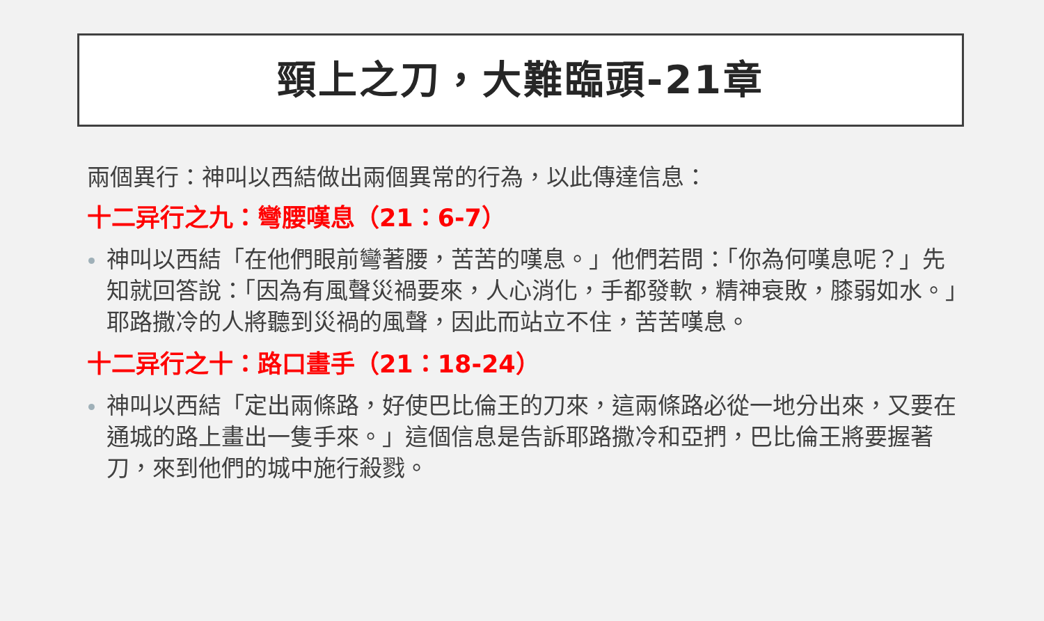頸上之刀，大難臨頭-21章
兩個異行：神叫以西結做出兩個異常的行為，以此傳達信息：
十二异行之九：彎腰嘆息（21：6-7）
神叫以西結「在他們眼前彎著腰，苦苦的嘆息。」他們若問：「你為何嘆息呢？」先知就回答說：「因為有風聲災禍要來，人心消化，手都發軟，精神衰敗，膝弱如水。」耶路撒冷的人將聽到災禍的風聲，因此而站立不住，苦苦嘆息。
十二异行之十：路口畫手（21：18-24）
神叫以西結「定出兩條路，好使巴比倫王的刀來，這兩條路必從一地分出來，又要在通城的路上畫出一隻手來。」這個信息是告訴耶路撒冷和亞捫，巴比倫王將要握著刀，來到他們的城中施行殺戮。